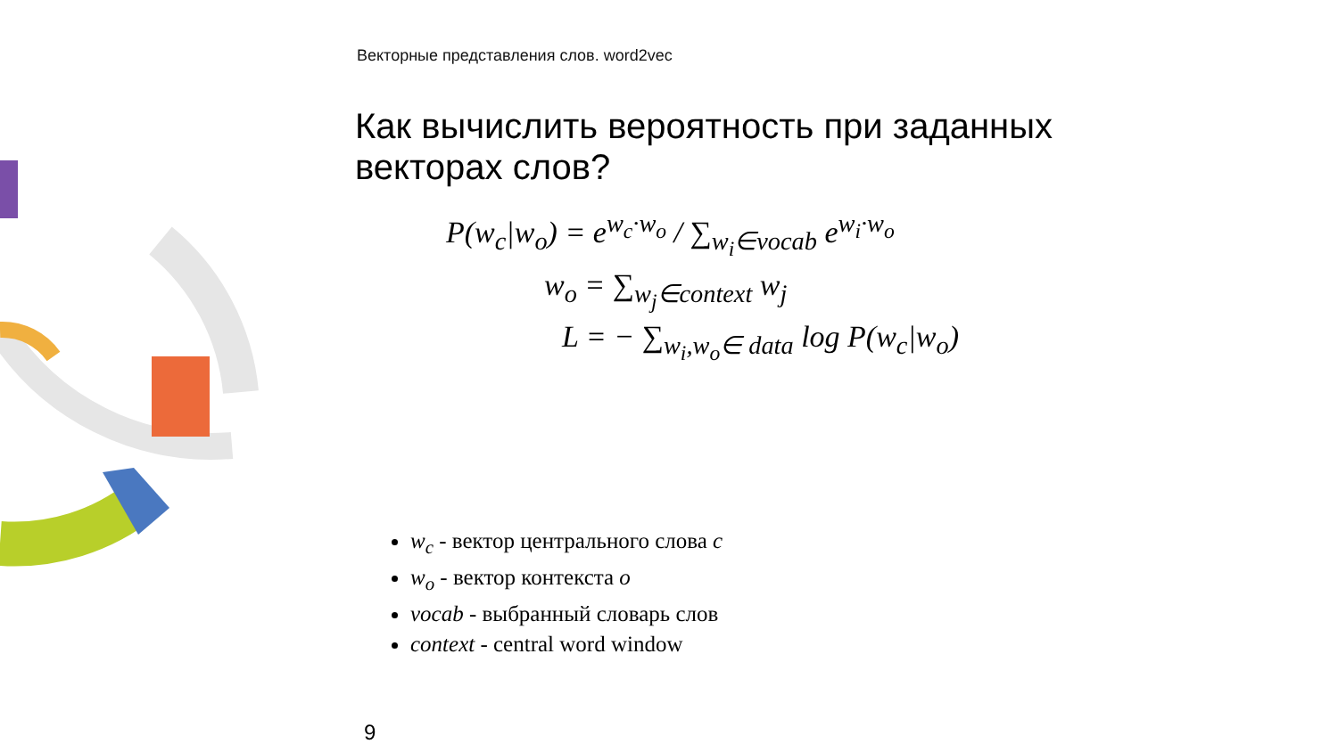Векторные представления слов. word2vec
Как вычислить вероятность при заданных векторах слов?
P(w<sub>c</sub>|w<sub>o</sub>) = e<sup>w<sub>c</sub>·w<sub>o</sub></sup> / ∑<sub>w<sub>i</sub>∈vocab</sub> e<sup>w<sub>i</sub>·w<sub>o</sub></sup>
w<sub>o</sub> = ∑<sub>w<sub>j</sub>∈context</sub> w<sub>j</sub>
L = − ∑<sub>w<sub>i</sub>,w<sub>o</sub>∈ data</sub> log P(w<sub>c</sub>|w<sub>o</sub>)
w<sub>c</sub> - вектор центрального слова c
w<sub>o</sub> - вектор контекста o
vocab - выбранный словарь слов
context - central word window
9